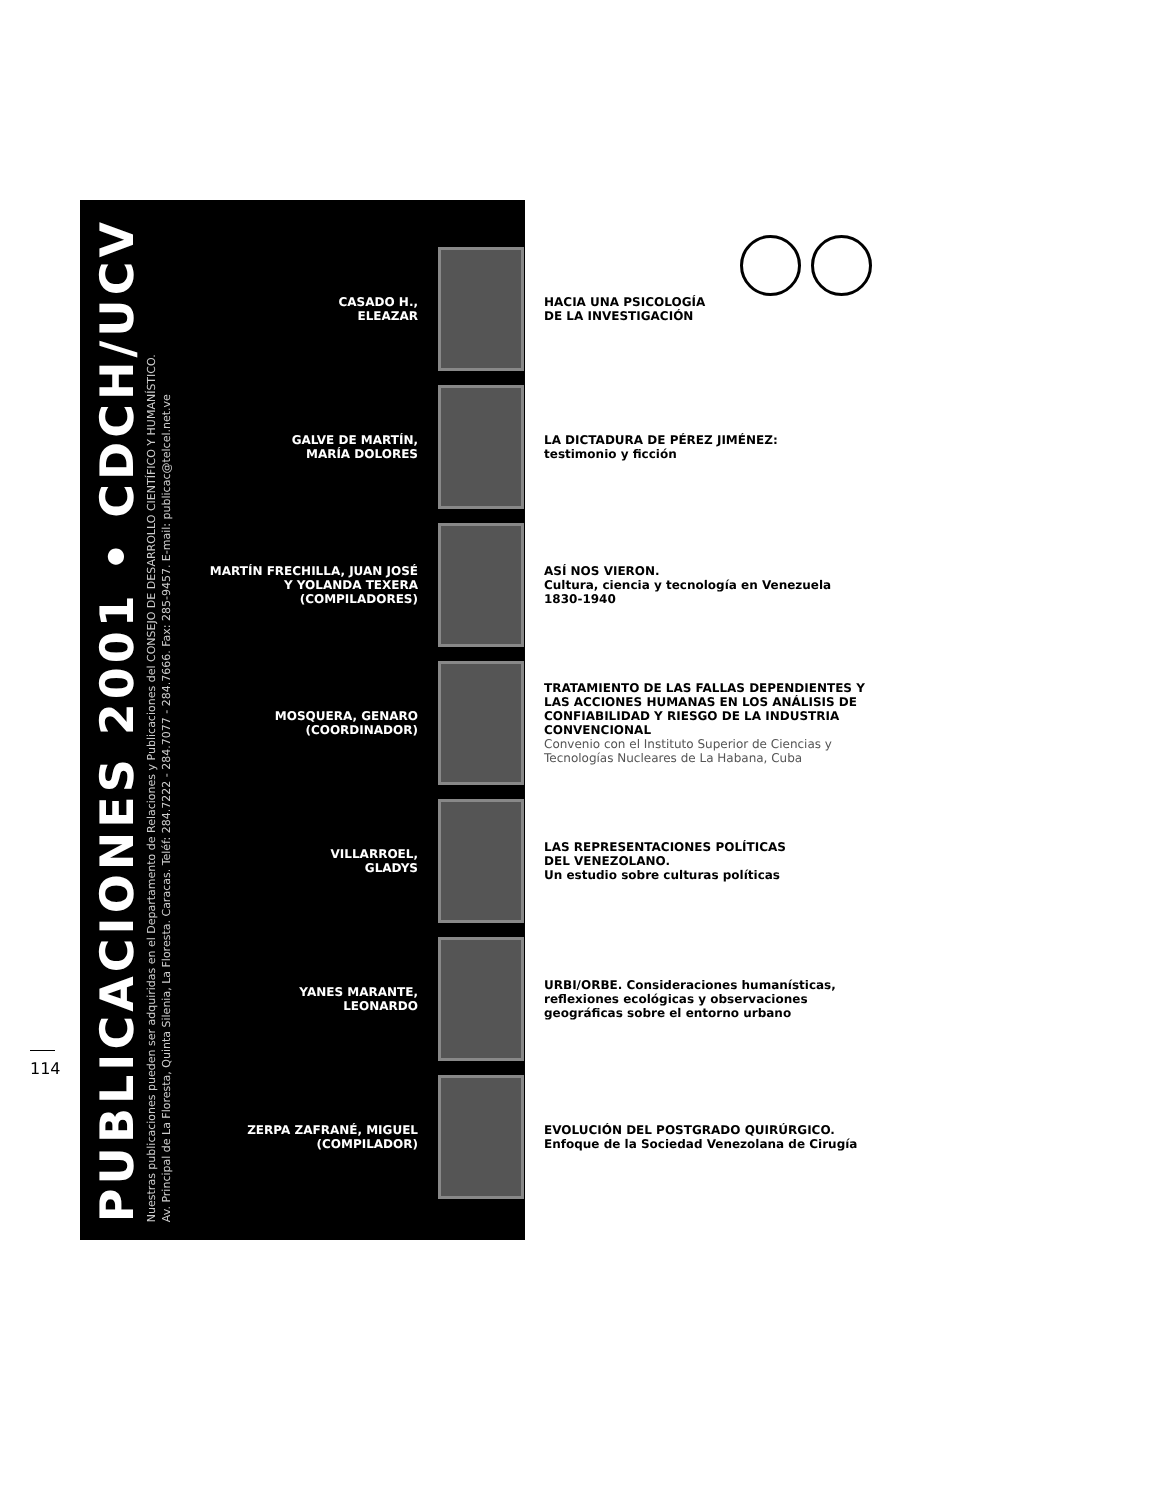PUBLICACIONES 2001 • CDCH/UCV
Nuestras publicaciones pueden ser adquiridas en el Departamento de Relaciones y Publicaciones del CONSEJO DE DESARROLLO CIENTÍFICO Y HUMANÍSTICO.
Av. Principal de La Floresta, Quinta Silenia, La Floresta. Caracas. Teléf: 284.7222 - 284.7077 - 284.7666. Fax: 285-9457. E-mail: publicac@telcel.net.ve
CASADO H.,
ELEAZAR
HACIA UNA PSICOLOGÍA
DE LA INVESTIGACIÓN
GALVE DE MARTÍN,
MARÍA DOLORES
LA DICTADURA DE PÉREZ JIMÉNEZ:
testimonio y ficción
MARTÍN FRECHILLA, JUAN JOSÉ
Y YOLANDA TEXERA
(COMPILADORES)
ASÍ NOS VIERON.
Cultura, ciencia y tecnología en Venezuela
1830-1940
MOSQUERA, GENARO
(COORDINADOR)
TRATAMIENTO DE LAS FALLAS DEPENDIENTES Y LAS ACCIONES HUMANAS EN LOS ANÁLISIS DE CONFIABILIDAD Y RIESGO DE LA INDUSTRIA CONVENCIONAL
Convenio con el Instituto Superior de Ciencias y Tecnologías Nucleares de La Habana, Cuba
VILLARROEL,
GLADYS
LAS REPRESENTACIONES POLÍTICAS
DEL VENEZOLANO.
Un estudio sobre culturas políticas
YANES MARANTE,
LEONARDO
URBI/ORBE. Consideraciones humanísticas, reflexiones ecológicas y observaciones geográficas sobre el entorno urbano
ZERPA ZAFRANÉ, MIGUEL
(COMPILADOR)
EVOLUCIÓN DEL POSTGRADO QUIRÚRGICO.
Enfoque de la Sociedad Venezolana de Cirugía
114